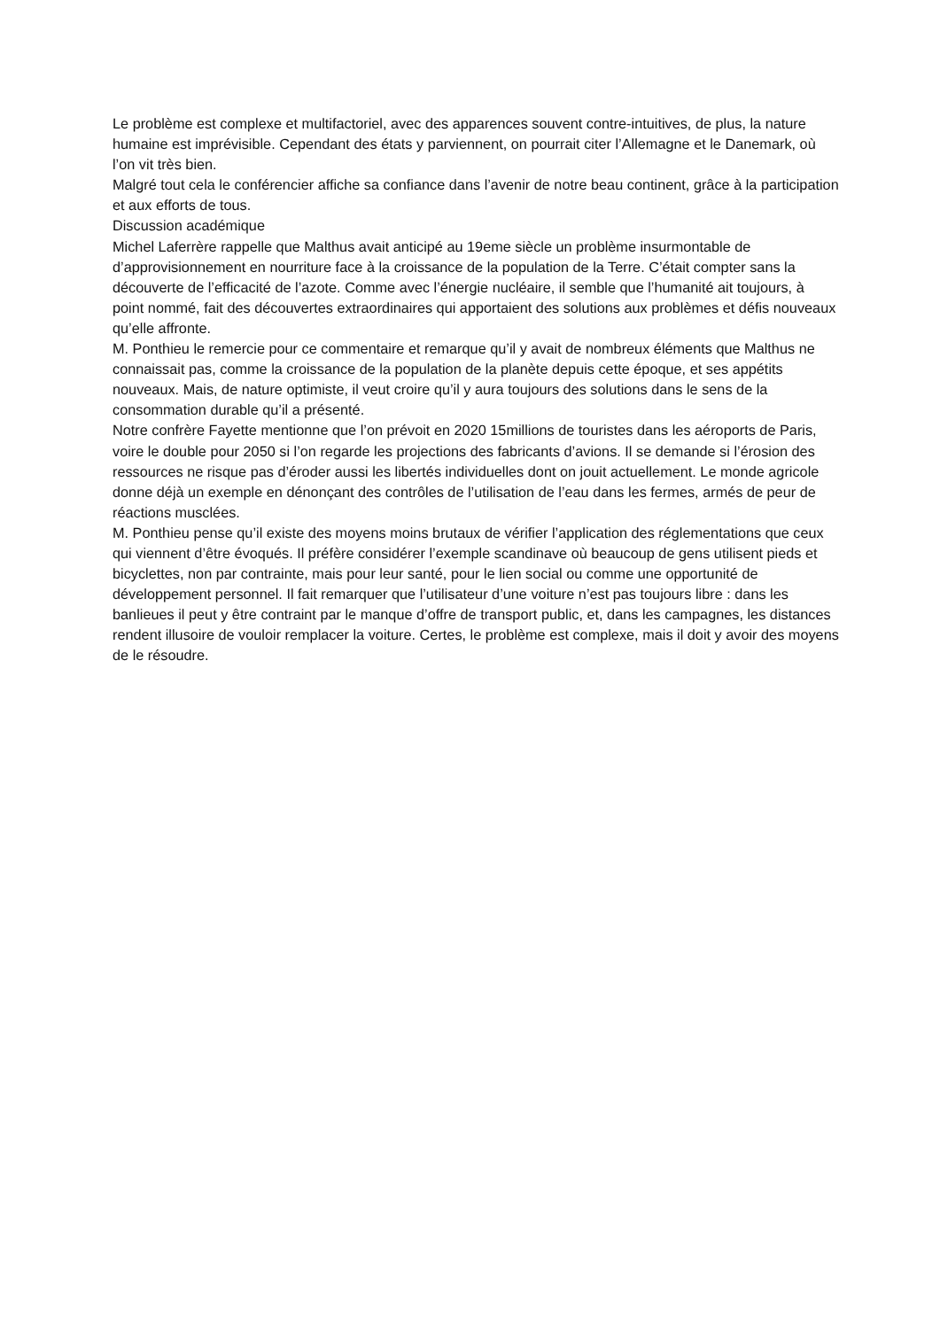Le problème est complexe et multifactoriel, avec des apparences souvent contre-intuitives, de plus, la nature humaine est imprévisible. Cependant des états y parviennent, on pourrait citer l’Allemagne et le Danemark, où l’on vit très bien.
Malgré tout cela le conférencier affiche sa confiance dans l’avenir de notre beau continent, grâce à la participation et aux efforts de tous.
Discussion académique
Michel Laferrère rappelle que Malthus avait anticipé au 19eme siècle un problème insurmontable de d’approvisionnement en nourriture face à la croissance de la population de la Terre. C’était compter sans la découverte de l’efficacité de l’azote. Comme avec l’énergie nucléaire, il semble que l’humanité ait toujours, à point nommé, fait des découvertes extraordinaires qui apportaient des solutions aux problèmes et défis nouveaux qu’elle affronte.
M. Ponthieu le remercie pour ce commentaire et remarque qu’il y avait de nombreux éléments que Malthus ne connaissait pas, comme la croissance de la population de la planète depuis cette époque, et ses appétits nouveaux. Mais, de nature optimiste, il veut croire qu’il y aura toujours des solutions dans le sens de la consommation durable qu’il a présenté.
Notre confrère Fayette mentionne que l’on prévoit en 2020 15millions de touristes dans les aéroports de Paris, voire le double pour 2050 si l’on regarde les projections des fabricants d’avions. Il se demande si l’érosion des ressources ne risque pas d’éroder aussi les libertés individuelles dont on jouit actuellement. Le monde agricole donne déjà un exemple en dénonçant des contrôles de l’utilisation de l’eau dans les fermes, armés de peur de réactions musclées.
M. Ponthieu pense qu’il existe des moyens moins brutaux de vérifier l’application des réglementations que ceux qui viennent d’être évoqués. Il préfère considérer l’exemple scandinave où beaucoup de gens utilisent pieds et bicyclettes, non par contrainte, mais pour leur santé, pour le lien social ou comme une opportunité de développement personnel. Il fait remarquer que l’utilisateur d’une voiture n’est pas toujours libre : dans les banlieues il peut y être contraint par le manque d’offre de transport public, et, dans les campagnes, les distances rendent illusoire de vouloir remplacer la voiture. Certes, le problème est complexe, mais il doit y avoir des moyens de le résoudre.